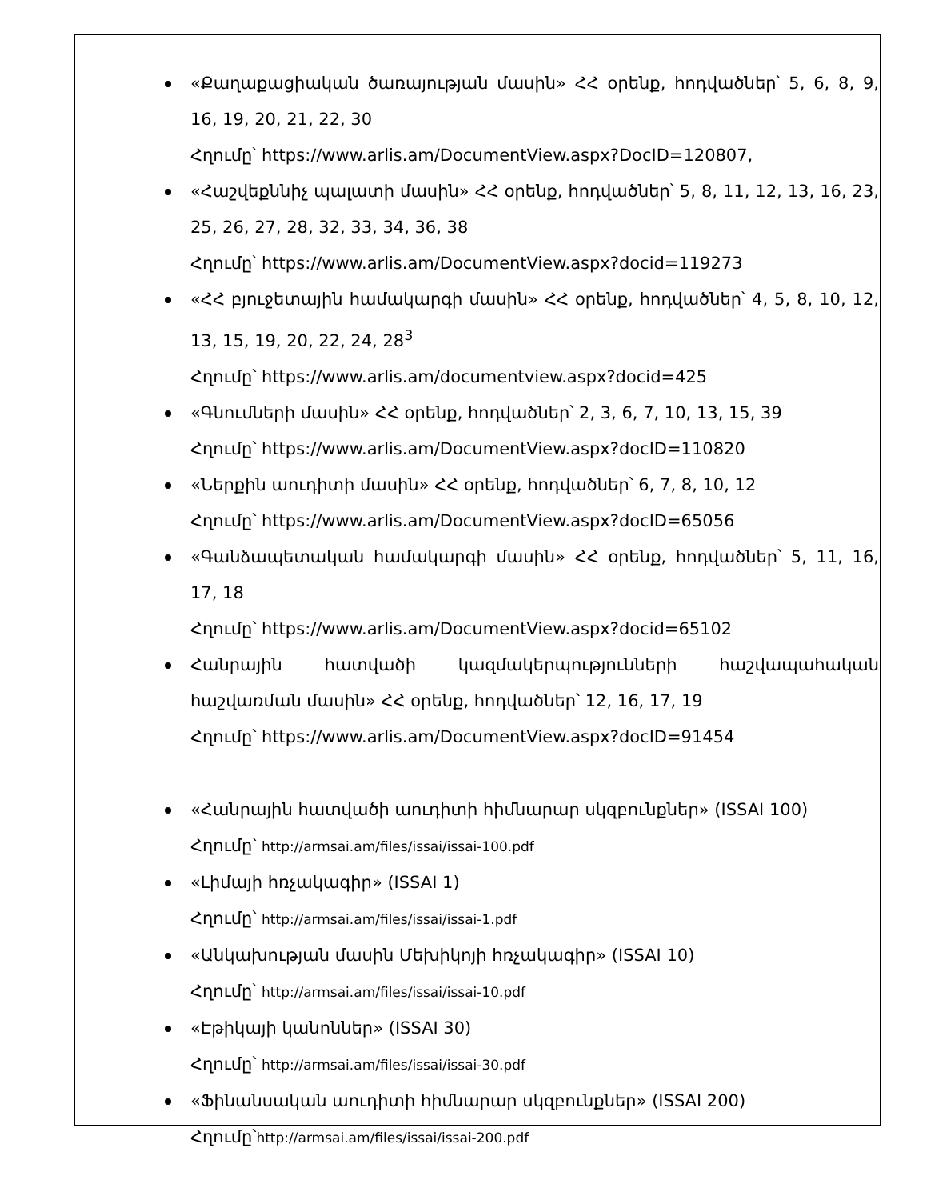«Քաղաքացիական ծառայության մասին» ՀՀ օրենք, հոդվածներ՝ 5, 6, 8, 9, 16, 19, 20, 21, 22, 30
Հղումը՝ https://www.arlis.am/DocumentView.aspx?DocID=120807,
«Հաշվեքննիչ պալատի մասին» ՀՀ օրենք, հոդվածներ՝ 5, 8, 11, 12, 13, 16, 23, 25, 26, 27, 28, 32, 33, 34, 36, 38
Հղումը՝ https://www.arlis.am/DocumentView.aspx?docid=119273
«ՀՀ բյուջետային համակարգի մասին» ՀՀ օրենք, հոդվածներ՝ 4, 5, 8, 10, 12, 13, 15, 19, 20, 22, 24, 28<sup>3</sup>
Հղումը՝ https://www.arlis.am/documentview.aspx?docid=425
«Գնումների մասին» ՀՀ օրենք, հոդվածներ՝ 2, 3, 6, 7, 10, 13, 15, 39
Հղումը՝ https://www.arlis.am/DocumentView.aspx?docID=110820
«Ներքին աուդիտի մասին» ՀՀ օրենք, հոդվածներ՝ 6, 7, 8, 10, 12
Հղումը՝ https://www.arlis.am/DocumentView.aspx?docID=65056
«Գանձապետական համակարգի մասին» ՀՀ օրենք, հոդվածներ՝ 5, 11, 16, 17, 18
Հղումը՝ https://www.arlis.am/DocumentView.aspx?docid=65102
Հանրային հատվածի կազմակերպությունների հաշվապահական հաշվառման մասին» ՀՀ օրենք, հոդվածներ՝ 12, 16, 17, 19
Հղումը՝ https://www.arlis.am/DocumentView.aspx?docID=91454
«Հանրային հատվածի աուդիտի հիմնարար սկզբունքներ» (ISSAI 100)
Հղումը՝ http://armsai.am/files/issai/issai-100.pdf
«Լիմայի հռչակագիր» (ISSAI 1)
Հղումը՝ http://armsai.am/files/issai/issai-1.pdf
«Անկախության մասին Մեխիկոյի հռչակագիր» (ISSAI 10)
Հղումը՝ http://armsai.am/files/issai/issai-10.pdf
«Էթիկայի կանոններ» (ISSAI 30)
Հղումը՝ http://armsai.am/files/issai/issai-30.pdf
«Ֆինանսական աուդիտի հիմնարար սկզբունքներ» (ISSAI 200)
Հղումը՝http://armsai.am/files/issai/issai-200.pdf